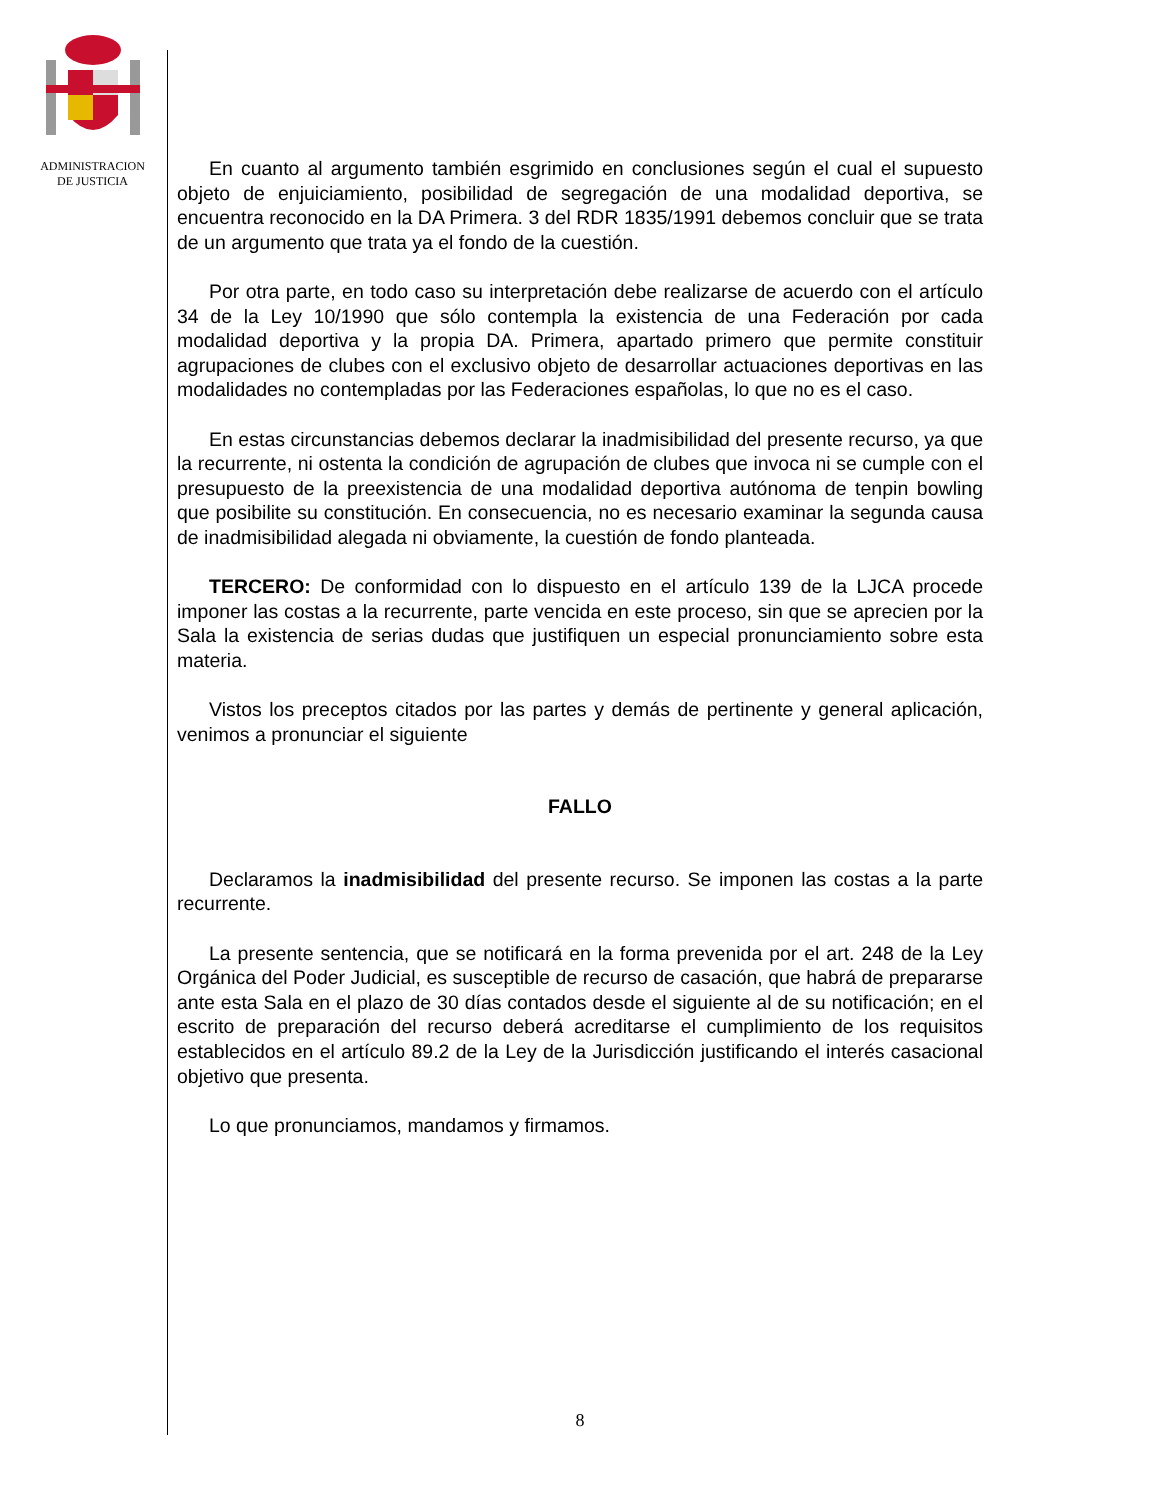ADMINISTRACION
DE JUSTICIA
En cuanto al argumento también esgrimido en conclusiones según el cual el supuesto objeto de enjuiciamiento, posibilidad de segregación de una modalidad deportiva, se encuentra reconocido en la DA Primera. 3 del RDR 1835/1991 debemos concluir que se trata de un argumento que trata ya el fondo de la cuestión.
Por otra parte, en todo caso su interpretación debe realizarse de acuerdo con el artículo 34 de la Ley 10/1990 que sólo contempla la existencia de una Federación por cada modalidad deportiva y la propia DA. Primera, apartado primero que permite constituir agrupaciones de clubes con el exclusivo objeto de desarrollar actuaciones deportivas en las modalidades no contempladas por las Federaciones españolas, lo que no es el caso.
En estas circunstancias debemos declarar la inadmisibilidad del presente recurso, ya que la recurrente, ni ostenta la condición de agrupación de clubes que invoca ni se cumple con el presupuesto de la preexistencia de una modalidad deportiva autónoma de tenpin bowling que posibilite su constitución. En consecuencia, no es necesario examinar la segunda causa de inadmisibilidad alegada ni obviamente, la cuestión de fondo planteada.
TERCERO: De conformidad con lo dispuesto en el artículo 139 de la LJCA procede imponer las costas a la recurrente, parte vencida en este proceso, sin que se aprecien por la Sala la existencia de serias dudas que justifiquen un especial pronunciamiento sobre esta materia.
Vistos los preceptos citados por las partes y demás de pertinente y general aplicación, venimos a pronunciar el siguiente
FALLO
Declaramos la inadmisibilidad del presente recurso. Se imponen las costas a la parte recurrente.
La presente sentencia, que se notificará en la forma prevenida por el art. 248 de la Ley Orgánica del Poder Judicial, es susceptible de recurso de casación, que habrá de prepararse ante esta Sala en el plazo de 30 días contados desde el siguiente al de su notificación; en el escrito de preparación del recurso deberá acreditarse el cumplimiento de los requisitos establecidos en el artículo 89.2 de la Ley de la Jurisdicción justificando el interés casacional objetivo que presenta.
Lo que pronunciamos, mandamos y firmamos.
8